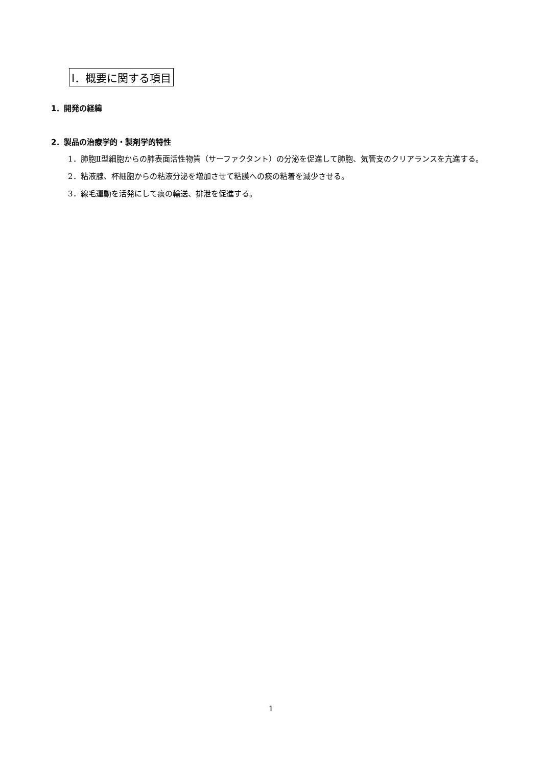Ⅰ．概要に関する項目
1．開発の経緯
2．製品の治療学的・製剤学的特性
1．肺胞Ⅱ型細胞からの肺表面活性物質（サーファクタント）の分泌を促進して肺胞、気管支のクリアランスを亢進する。
2．粘液腺、杯細胞からの粘液分泌を増加させて粘膜への痰の粘着を減少させる。
3．線毛運動を活発にして痰の輸送、排泄を促進する。
1